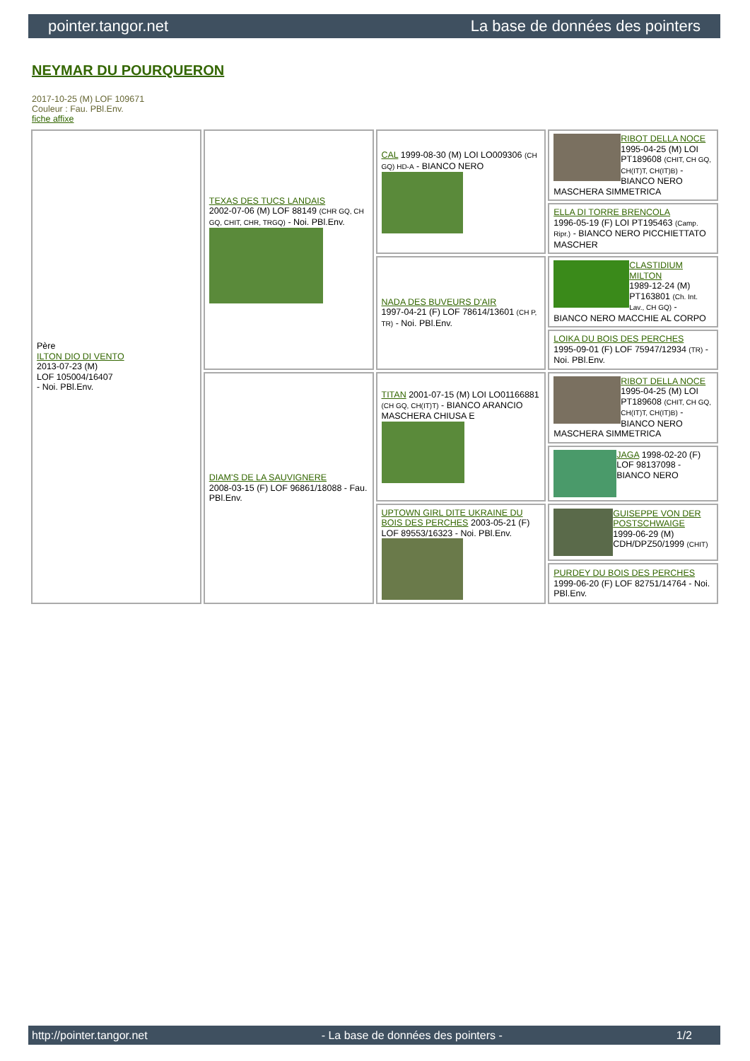pointer.tangor.net La base de données des pointers
NEYMAR DU POURQUERON
2017-10-25 (M) LOF 109671
Couleur : Fau. PBl.Env.
fiche affixe
| Père ILTON DIO DI VENTO 2013-07-23 (M) LOF 105004/16407 - Noi. PBl.Env. | TEXAS DES TUCS LANDAIS 2002-07-06 (M) LOF 88149 (CHR GQ, CH GQ, CHIT, CHR, TRGQ) - Noi. PBl.Env. | CAL 1999-08-30 (M) LOI LO009306 (CH GQ) HD-A - BIANCO NERO | RIBOT DELLA NOCE 1995-04-25 (M) LOI PT189608 (CHIT, CH GQ, CH(IT)T, CH(IT)B) - BIANCO NERO MASCHERA SIMMETRICA |
| | | | ELLA DI TORRE BRENCOLA 1996-05-19 (F) LOI PT195463 (Camp. Ripr.) - BIANCO NERO PICCHIETTATO MASCHER |
| | | NADA DES BUVEURS D'AIR 1997-04-21 (F) LOF 78614/13601 (CH P, TR) - Noi. PBl.Env. | CLASTIDIUM MILTON 1989-12-24 (M) PT163801 (Ch. Int. Lav., CH GQ) - BIANCO NERO MACCHIE AL CORPO |
| | | | LOIKA DU BOIS DES PERCHES 1995-09-01 (F) LOF 75947/12934 (TR) - Noi. PBl.Env. |
| | DIAM'S DE LA SAUVIGNERE 2008-03-15 (F) LOF 96861/18088 - Fau. PBl.Env. | TITAN 2001-07-15 (M) LOI LO01166881 (CH GQ, CH(IT)T) - BIANCO ARANCIO MASCHERA CHIUSA E | RIBOT DELLA NOCE 1995-04-25 (M) LOI PT189608 (CHIT, CH GQ, CH(IT)T, CH(IT)B) - BIANCO NERO MASCHERA SIMMETRICA |
| | | | JAGA 1998-02-20 (F) LOF 98137098 - BIANCO NERO |
| | | UPTOWN GIRL DITE UKRAINE DU BOIS DES PERCHES 2003-05-21 (F) LOF 89553/16323 - Noi. PBl.Env. | GUISEPPE VON DER POSTSCHWAIGE 1999-06-29 (M) CDH/DPZ50/1999 (CHIT) |
| | | | PURDEY DU BOIS DES PERCHES 1999-06-20 (F) LOF 82751/14764 - Noi. PBl.Env. |
http://pointer.tangor.net - La base de données des pointers - 1/2